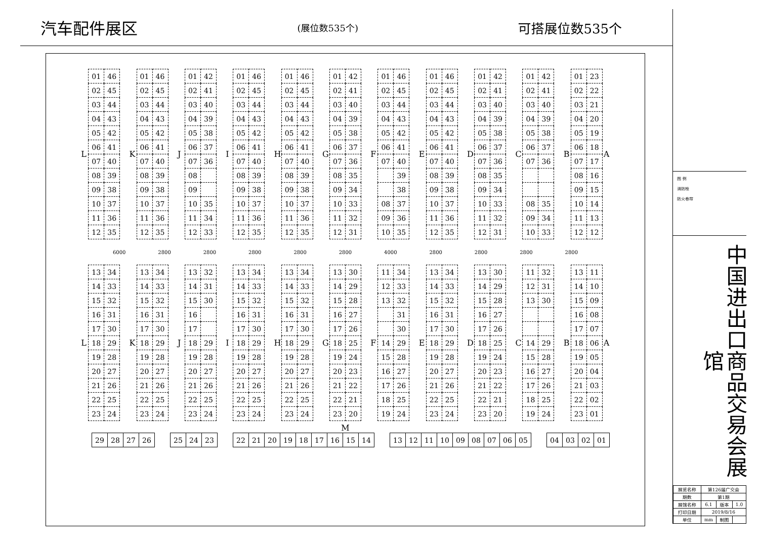汽车配件展区 (展位数535个) 可搭展位数535个
L
| 01 | 46 |
| 02 | 45 |
| 03 | 44 |
| 04 | 43 |
| 05 | 42 |
| 06 | 41 |
| 07 | 40 |
| 08 | 39 |
| 09 | 38 |
| 10 | 37 |
| 11 | 36 |
| 12 | 35 |
K
| 01 | 46 |
| 02 | 45 |
| 03 | 44 |
| 04 | 43 |
| 05 | 42 |
| 06 | 41 |
| 07 | 40 |
| 08 | 39 |
| 09 | 38 |
| 10 | 37 |
| 11 | 36 |
| 12 | 35 |
J
| 01 | 42 |
| 02 | 41 |
| 03 | 40 |
| 04 | 39 |
| 05 | 38 |
| 06 | 37 |
| 07 | 36 |
| 08 | |
| 09 | |
| 10 | 35 |
| 11 | 34 |
| 12 | 33 |
I
| 01 | 46 |
| 02 | 45 |
| 03 | 44 |
| 04 | 43 |
| 05 | 42 |
| 06 | 41 |
| 07 | 40 |
| 08 | 39 |
| 09 | 38 |
| 10 | 37 |
| 11 | 36 |
| 12 | 35 |
H
| 01 | 46 |
| 02 | 45 |
| 03 | 44 |
| 04 | 43 |
| 05 | 42 |
| 06 | 41 |
| 07 | 40 |
| 08 | 39 |
| 09 | 38 |
| 10 | 37 |
| 11 | 36 |
| 12 | 35 |
G
| 01 | 42 |
| 02 | 41 |
| 03 | 40 |
| 04 | 39 |
| 05 | 38 |
| 06 | 37 |
| 07 | 36 |
| 08 | 35 |
| 09 | 34 |
| 10 | 33 |
| 11 | 32 |
| 12 | 31 |
F
| 01 | 46 |
| 02 | 45 |
| 03 | 44 |
| 04 | 43 |
| 05 | 42 |
| 06 | 41 |
| 07 | 40 |
| | 39 |
| | 38 |
| 08 | 37 |
| 09 | 36 |
| 10 | 35 |
E
| 01 | 46 |
| 02 | 45 |
| 03 | 44 |
| 04 | 43 |
| 05 | 42 |
| 06 | 41 |
| 07 | 40 |
| 08 | 39 |
| 09 | 38 |
| 10 | 37 |
| 11 | 36 |
| 12 | 35 |
D
| 01 | 42 |
| 02 | 41 |
| 03 | 40 |
| 04 | 39 |
| 05 | 38 |
| 06 | 37 |
| 07 | 36 |
| 08 | 35 |
| 09 | 34 |
| 10 | 33 |
| 11 | 32 |
| 12 | 31 |
C
| 01 | 42 |
| 02 | 41 |
| 03 | 40 |
| 04 | 39 |
| 05 | 38 |
| 06 | 37 |
| 07 | 36 |
| 08 | 35 |
| 09 | 34 |
| 10 | 33 |
B
| 01 | 23 |
| 02 | 22 |
| 03 | 21 |
| 04 | 20 |
| 05 | 19 |
| 06 | 18 |
| 07 | 17 |
| 08 | 16 |
| 09 | 15 |
| 10 | 14 |
| 11 | 13 |
| 12 | 12 |
A
6000 2800 2800 2800 2800 2800 4000 2800 2800 2800 2800
L
| 13 | 34 |
| 14 | 33 |
| 15 | 32 |
| 16 | 31 |
| 17 | 30 |
| 18 | 29 |
| 19 | 28 |
| 20 | 27 |
| 21 | 26 |
| 22 | 25 |
| 23 | 24 |
K
| 13 | 34 |
| 14 | 33 |
| 15 | 32 |
| 16 | 31 |
| 17 | 30 |
| 18 | 29 |
| 19 | 28 |
| 20 | 27 |
| 21 | 26 |
| 22 | 25 |
| 23 | 24 |
J
| 13 | 32 |
| 14 | 31 |
| 15 | 30 |
| 16 | |
| 17 | |
| 18 | 29 |
| 19 | 28 |
| 20 | 27 |
| 21 | 26 |
| 22 | 25 |
| 23 | 24 |
I
| 13 | 34 |
| 14 | 33 |
| 15 | 32 |
| 16 | 31 |
| 17 | 30 |
| 18 | 29 |
| 19 | 28 |
| 20 | 27 |
| 21 | 26 |
| 22 | 25 |
| 23 | 24 |
H
| 13 | 34 |
| 14 | 33 |
| 15 | 32 |
| 16 | 31 |
| 17 | 30 |
| 18 | 29 |
| 19 | 28 |
| 20 | 27 |
| 21 | 26 |
| 22 | 25 |
| 23 | 24 |
G
| 13 | 30 |
| 14 | 29 |
| 15 | 28 |
| 16 | 27 |
| 17 | 26 |
| 18 | 25 |
| 19 | 24 |
| 20 | 23 |
| 21 | 22 |
| 22 | 21 |
| 23 | 20 |
F
| 11 | 34 |
| 12 | 33 |
| 13 | 32 |
| | 31 |
| | 30 |
| 14 | 29 |
| 15 | 28 |
| 16 | 27 |
| 17 | 26 |
| 18 | 25 |
| 19 | 24 |
E
| 13 | 34 |
| 14 | 33 |
| 15 | 32 |
| 16 | 31 |
| 17 | 30 |
| 18 | 29 |
| 19 | 28 |
| 20 | 27 |
| 21 | 26 |
| 22 | 25 |
| 23 | 24 |
D
| 13 | 30 |
| 14 | 29 |
| 15 | 28 |
| 16 | 27 |
| 17 | 26 |
| 18 | 25 |
| 19 | 24 |
| 20 | 23 |
| 21 | 22 |
| 22 | 21 |
| 23 | 20 |
C
| 11 | 32 |
| 12 | 31 |
| 13 | 30 |
| 14 | 29 |
| 15 | 28 |
| 16 | 27 |
| 17 | 26 |
| 18 | 25 |
| 19 | 24 |
B
| 13 | 11 |
| 14 | 10 |
| 15 | 09 |
| 16 | 08 |
| 17 | 07 |
| 18 | 06 |
| 19 | 05 |
| 20 | 04 |
| 21 | 03 |
| 22 | 02 |
| 23 | 01 |
A
M
| 29 | 28 | 27 | 26 | | 25 | 24 | 23 | | 22 | 21 | 20 | 19 | 18 | 17 | 16 | 15 | 14 | | 13 | 12 | 11 | 10 | 09 | 08 | 07 | 06 | 05 | | 04 | 03 | 02 | 01 |
图 例
消防栓
防火卷帘
中国进出口商品交易会展馆
| 展览名称 | 第126届广交会 | | |
| 期数 | 第1期 | | |
| 展馆名称 | 6.1 | 版本 | 1.0 |
| 打印日期 | 2019/8/16 | | |
| 单位 | mm | 制图 | |